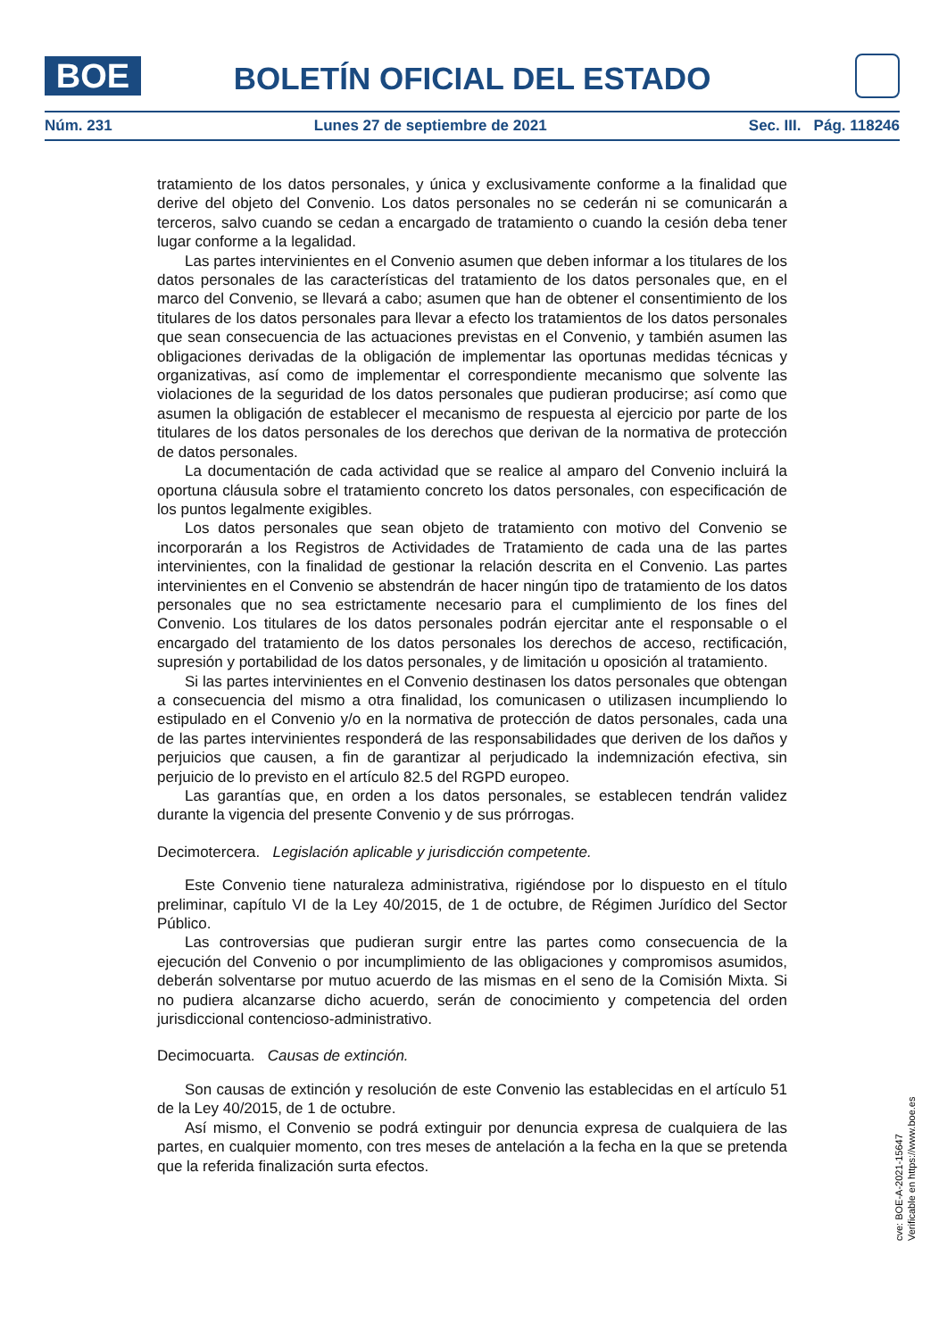BOE BOLETÍN OFICIAL DEL ESTADO
Núm. 231 Lunes 27 de septiembre de 2021 Sec. III. Pág. 118246
tratamiento de los datos personales, y única y exclusivamente conforme a la finalidad que derive del objeto del Convenio. Los datos personales no se cederán ni se comunicarán a terceros, salvo cuando se cedan a encargado de tratamiento o cuando la cesión deba tener lugar conforme a la legalidad.
Las partes intervinientes en el Convenio asumen que deben informar a los titulares de los datos personales de las características del tratamiento de los datos personales que, en el marco del Convenio, se llevará a cabo; asumen que han de obtener el consentimiento de los titulares de los datos personales para llevar a efecto los tratamientos de los datos personales que sean consecuencia de las actuaciones previstas en el Convenio, y también asumen las obligaciones derivadas de la obligación de implementar las oportunas medidas técnicas y organizativas, así como de implementar el correspondiente mecanismo que solvente las violaciones de la seguridad de los datos personales que pudieran producirse; así como que asumen la obligación de establecer el mecanismo de respuesta al ejercicio por parte de los titulares de los datos personales de los derechos que derivan de la normativa de protección de datos personales.
La documentación de cada actividad que se realice al amparo del Convenio incluirá la oportuna cláusula sobre el tratamiento concreto los datos personales, con especificación de los puntos legalmente exigibles.
Los datos personales que sean objeto de tratamiento con motivo del Convenio se incorporarán a los Registros de Actividades de Tratamiento de cada una de las partes intervinientes, con la finalidad de gestionar la relación descrita en el Convenio. Las partes intervinientes en el Convenio se abstendrán de hacer ningún tipo de tratamiento de los datos personales que no sea estrictamente necesario para el cumplimiento de los fines del Convenio. Los titulares de los datos personales podrán ejercitar ante el responsable o el encargado del tratamiento de los datos personales los derechos de acceso, rectificación, supresión y portabilidad de los datos personales, y de limitación u oposición al tratamiento.
Si las partes intervinientes en el Convenio destinasen los datos personales que obtengan a consecuencia del mismo a otra finalidad, los comunicasen o utilizasen incumpliendo lo estipulado en el Convenio y/o en la normativa de protección de datos personales, cada una de las partes intervinientes responderá de las responsabilidades que deriven de los daños y perjuicios que causen, a fin de garantizar al perjudicado la indemnización efectiva, sin perjuicio de lo previsto en el artículo 82.5 del RGPD europeo.
Las garantías que, en orden a los datos personales, se establecen tendrán validez durante la vigencia del presente Convenio y de sus prórrogas.
Decimotercera. Legislación aplicable y jurisdicción competente.
Este Convenio tiene naturaleza administrativa, rigiéndose por lo dispuesto en el título preliminar, capítulo VI de la Ley 40/2015, de 1 de octubre, de Régimen Jurídico del Sector Público.
Las controversias que pudieran surgir entre las partes como consecuencia de la ejecución del Convenio o por incumplimiento de las obligaciones y compromisos asumidos, deberán solventarse por mutuo acuerdo de las mismas en el seno de la Comisión Mixta. Si no pudiera alcanzarse dicho acuerdo, serán de conocimiento y competencia del orden jurisdiccional contencioso-administrativo.
Decimocuarta. Causas de extinción.
Son causas de extinción y resolución de este Convenio las establecidas en el artículo 51 de la Ley 40/2015, de 1 de octubre.
Así mismo, el Convenio se podrá extinguir por denuncia expresa de cualquiera de las partes, en cualquier momento, con tres meses de antelación a la fecha en la que se pretenda que la referida finalización surta efectos.
cve: BOE-A-2021-15647
Verificable en https://www.boe.es